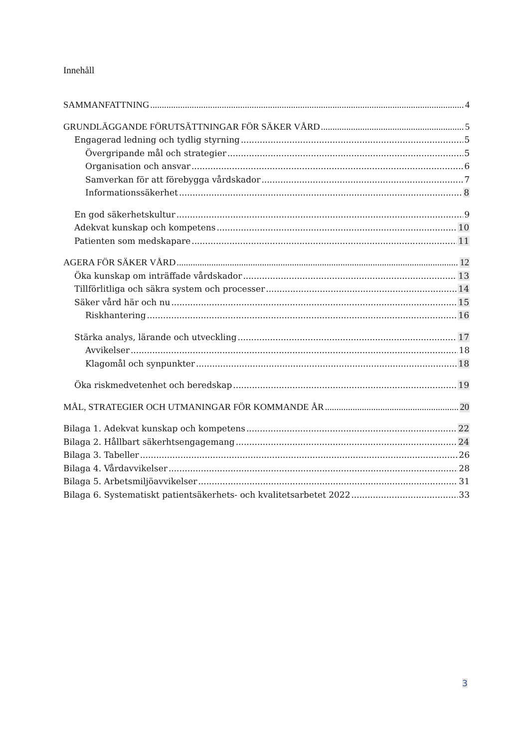Innehåll
SAMMANFATTNING 4
GRUNDLÄGGANDE FÖRUTSÄTTNINGAR FÖR SÄKER VÅRD 5
Engagerad ledning och tydlig styrning 5
Övergripande mål och strategier 5
Organisation och ansvar 6
Samverkan för att förebygga vårdskador 7
Informationssäkerhet 8
En god säkerhetskultur 9
Adekvat kunskap och kompetens 10
Patienten som medskapare 11
AGERA FÖR SÄKER VÅRD 12
Öka kunskap om inträffade vårdskador 13
Tillförlitliga och säkra system och processer 14
Säker vård här och nu 15
Riskhantering 16
Stärka analys, lärande och utveckling 17
Avvikelser 18
Klagomål och synpunkter 18
Öka riskmedvetenhet och beredskap 19
MÅL, STRATEGIER OCH UTMANINGAR FÖR KOMMANDE ÅR 20
Bilaga 1. Adekvat kunskap och kompetens 22
Bilaga 2. Hållbart säkerhtsengagemang 24
Bilaga 3. Tabeller 26
Bilaga 4. Vårdavvikelser 28
Bilaga 5. Arbetsmiljöavvikelser 31
Bilaga 6. Systematiskt patientsäkerhets- och kvalitetsarbetet 2022 33
3